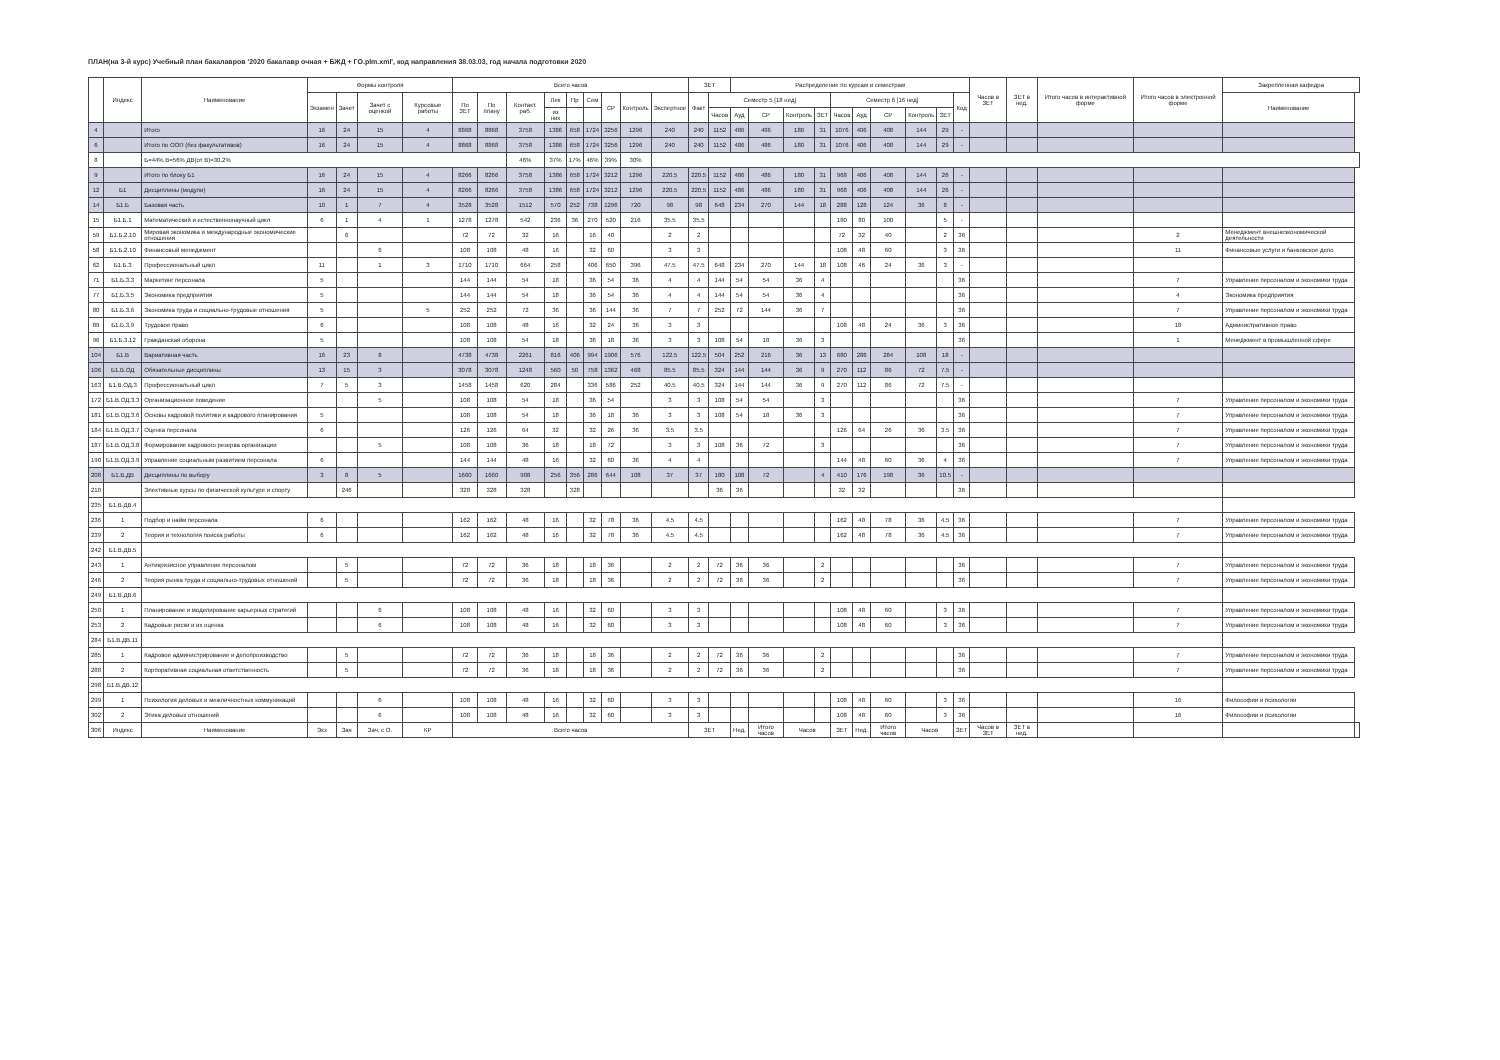ПЛАН(на 3-й курс) Учебный план бакалавров '2020 бакалавр очная + БЖД + ГО.plm.xml', код направления 38.03.03, год начала подготовки 2020
| | Индекс | Наименование | Формы контроля | | | | Всего часов | | | | | | | | | ЗЕТ | | Распределение по курсам и семестрам | | | | | | | | | | Часов в ЗЕТ | ЗЕТ в нед. | Итого часов в интерактивной форме | Итого часов в электронной форме | Закрепленная кафедра | |
| --- | --- | --- | --- | --- | --- | --- | --- | --- | --- | --- | --- | --- | --- | --- | --- | --- | --- | --- | --- | --- | --- | --- | --- | --- | --- | --- | --- | --- | --- | --- | --- | --- | --- |
| | | | Экзамен | Зачет | Зачет с оценкой | Курсовые работы | По ЗЕТ | По плану | Контакт. раб. | Лек | Пр | Сем | СР | Контроль | Экспертное | Факт | Семестр 5 [18 нед] | | | | | Семестр 6 [16 нед] | | | | | Код | | | | | Наименование | |
| | | | | | | | | | | из них | | | | | | | Часов | Ауд | СР | Контроль | ЗЕТ | Часов | Ауд | СР | Контроль | ЗЕТ | | | | | | | |
| 4 | | Итого | 16 | 24 | 15 | 4 | 8868 | 8868 | 3758 | 1386 | 658 | 1724 | 3256 | 1296 | 240 | 240 | 1152 | 486 | 486 | 180 | 31 | 1076 | 406 | 408 | 144 | 29 | - | | | | | | |
| 6 | | Итого по ООП (без факультативов) | 16 | 24 | 15 | 4 | 8868 | 8868 | 3758 | 1386 | 658 | 1724 | 3256 | 1296 | 240 | 240 | 1152 | 486 | 486 | 180 | 31 | 1076 | 406 | 408 | 144 | 29 | - | | | | | | |
| 8 | | Б=44% В=56% ДВ(от В)=30.2% | | | | | | | 46% | 37% | 17% | 46% | 39% | 30% | | | | | | | | | | | | | | | | | | | |
| 9 | | Итого по блоку Б1 | 16 | 24 | 15 | 4 | 8266 | 8266 | 3758 | 1386 | 658 | 1724 | 3212 | 1296 | 220.5 | 220.5 | 1152 | 486 | 486 | 180 | 31 | 968 | 406 | 408 | 144 | 26 | - | | | | | | |
| 12 | Б1 | Дисциплины (модули) | 16 | 24 | 15 | 4 | 8266 | 8266 | 3758 | 1386 | 658 | 1724 | 3212 | 1296 | 220.5 | 220.5 | 1152 | 486 | 486 | 180 | 31 | 968 | 406 | 408 | 144 | 26 | - | | | | | | |
| 14 | Б1.Б | Базовая часть | 10 | 1 | 7 | 4 | 3528 | 3528 | 1512 | 570 | 252 | 738 | 1296 | 720 | 98 | 98 | 648 | 234 | 270 | 144 | 18 | 288 | 128 | 124 | 36 | 8 | - | | | | | | |
| 15 | Б1.Б.1 | Математический и естественнонаучный цикл | 6 | 1 | 4 | 1 | 1278 | 1278 | 542 | 236 | 36 | 270 | 520 | 216 | 35.5 | 35.5 | | | | | | 180 | 80 | 100 | | 5 | - | | | | | | |
| 59 | Б1.Б.2.10 | Мировая экономика и международные экономические отношения | | 6 | | | 72 | 72 | 32 | 16 | | 16 | 40 | | 2 | 2 | | | | | | 72 | 32 | 40 | | 2 | 36 | | | | 2 | Менеджмент внешнеэкономической деятельности | |
| 58 | Б1.Б.2.10 | Финансовый менеджмент | | | 6 | | 108 | 108 | 48 | 16 | | 32 | 60 | | 3 | 3 | | | | | | 108 | 48 | 60 | | 3 | 36 | | | | 11 | Финансовые услуги и банковское дело | |
| 62 | Б1.Б.3 | Профессиональный цикл | 11 | | 1 | 3 | 1710 | 1710 | 664 | 258 | | 406 | 650 | 396 | 47.5 | 47.5 | 648 | 234 | 270 | 144 | 18 | 108 | 46 | 24 | 36 | 3 | - | | | | | | |
| 71 | Б1.Б.3.3 | Маркетинг персонала | 5 | | | | 144 | 144 | 54 | 18 | | 36 | 54 | 36 | 4 | 4 | 144 | 54 | 54 | 36 | 4 | | | | | | 36 | | | | 7 | Управление персоналом и экономики труда | |
| 77 | Б1.Б.3.5 | Экономика предприятия | 5 | | | | 144 | 144 | 54 | 18 | | 36 | 54 | 36 | 4 | 4 | 144 | 54 | 54 | 36 | 4 | | | | | | 36 | | | | 4 | Экономика предприятия | |
| 80 | Б1.Б.3.6 | Экономика труда и социально-трудовые отношения | 5 | | | 5 | 252 | 252 | 72 | 36 | | 36 | 144 | 36 | 7 | 7 | 252 | 72 | 144 | 36 | 7 | | | | | | 36 | | | | 7 | Управление персоналом и экономики труда | |
| 89 | Б1.Б.3.9 | Трудовое право | 6 | | | | 108 | 108 | 48 | 16 | | 32 | 24 | 36 | 3 | 3 | | | | | | 108 | 48 | 24 | 36 | 3 | 36 | | | | 18 | Административное право | |
| 96 | Б1.Б.3.12 | Гражданская оборона | 5 | | | | 108 | 108 | 54 | 18 | | 36 | 18 | 36 | 3 | 3 | 108 | 54 | 18 | 36 | 3 | | | | | | 36 | | | | 1 | Менеджмент в промышленной сфере | |
| 104 | Б1.В | Вариативная часть | 16 | 23 | 8 | | 4738 | 4738 | 2261 | 816 | 406 | 994 | 1906 | 576 | 122.5 | 122.5 | 504 | 252 | 216 | 36 | 13 | 680 | 288 | 284 | 108 | 18 | - | | | | | | |
| 106 | Б1.В.ОД | Обязательные дисциплины | 13 | 15 | 3 | | 3078 | 3078 | 1248 | 560 | 50 | 758 | 1362 | 468 | 85.5 | 85.5 | 324 | 144 | 144 | 36 | 9 | 270 | 112 | 86 | 72 | 7.5 | - | | | | | | |
| 163 | Б1.В.ОД.3 | Профессиональный цикл | 7 | 5 | 3 | | 1458 | 1458 | 620 | 284 | | 336 | 586 | 252 | 40.5 | 40.5 | 324 | 144 | 144 | 36 | 9 | 270 | 112 | 86 | 72 | 7.5 | - | | | | | | |
| 172 | Б1.В.ОД.3.3 | Организационное поведение | | | 5 | | 108 | 108 | 54 | 18 | | 36 | 54 | | 3 | 3 | 108 | 54 | 54 | | 3 | | | | | | 36 | | | | 7 | Управление персоналом и экономики труда | |
| 181 | Б1.В.ОД.3.6 | Основы кадровой политики и кадрового планирования | 5 | | | | 108 | 108 | 54 | 18 | | 36 | 18 | 36 | 3 | 3 | 108 | 54 | 18 | 36 | 3 | | | | | | 36 | | | | 7 | Управление персоналом и экономики труда | |
| 184 | Б1.В.ОД.3.7 | Оценка персонала | 6 | | | | 126 | 126 | 64 | 32 | | 32 | 26 | 36 | 3.5 | 3.5 | | | | | | 126 | 64 | 26 | 36 | 3.5 | 36 | | | | 7 | Управление персоналом и экономики труда | |
| 187 | Б1.В.ОД.3.8 | Формирование кадрового резерва организации | | | 5 | | 108 | 108 | 36 | 18 | | 18 | 72 | | 3 | 3 | 108 | 36 | 72 | | 3 | | | | | | 36 | | | | 7 | Управление персоналом и экономики труда | |
| 190 | Б1.В.ОД.3.9 | Управление социальным развитием персонала | 6 | | | | 144 | 144 | 48 | 16 | | 32 | 60 | 36 | 4 | 4 | | | | | | 144 | 48 | 60 | 36 | 4 | 36 | | | | 7 | Управление персоналом и экономики труда | |
| 208 | Б1.В.ДВ | Дисциплины по выбору | 3 | 8 | 5 | | 1660 | 1660 | 908 | 256 | 356 | 286 | 644 | 108 | 37 | 37 | 180 | 108 | 72 | | 4 | 410 | 176 | 198 | 36 | 10.5 | - | | | | | | |
| 210 | | Элективные курсы по физической культуре и спорту | | 246 | | | 328 | 328 | 328 | | 328 | | | | | | 36 | 36 | | | | 32 | 32 | | | | 36 | | | | | | |
| 235 | Б1.В.ДВ.4 | | | | | | | | | | | | | | | | | | | | | | | | | | | | | | | | |
| 236 | 1 | Подбор и найм персонала | 6 | | | | 162 | 162 | 48 | 16 | | 32 | 78 | 36 | 4.5 | 4.5 | | | | | | 162 | 48 | 78 | 36 | 4.5 | 36 | | | | 7 | Управление персоналом и экономики труда | |
| 239 | 2 | Теория и технология поиска работы | 6 | | | | 162 | 162 | 48 | 16 | | 32 | 78 | 36 | 4.5 | 4.5 | | | | | | 162 | 48 | 78 | 36 | 4.5 | 36 | | | | 7 | Управление персоналом и экономики труда | |
| 242 | Б1.В.ДВ.5 | | | | | | | | | | | | | | | | | | | | | | | | | | | | | | | | |
| 243 | 1 | Антикризисное управление персоналом | | 5 | | | 72 | 72 | 36 | 18 | | 18 | 36 | | 2 | 2 | 72 | 36 | 36 | | 2 | | | | | | 36 | | | | 7 | Управление персоналом и экономики труда | |
| 246 | 2 | Теория рынка труда и социально-трудовых отношений | | 5 | | | 72 | 72 | 36 | 18 | | 18 | 36 | | 2 | 2 | 72 | 36 | 36 | | 2 | | | | | | 36 | | | | 7 | Управление персоналом и экономики труда | |
| 249 | Б1.В.ДВ.6 | | | | | | | | | | | | | | | | | | | | | | | | | | | | | | | | |
| 250 | 1 | Планирование и моделирование карьерных стратегий | | | 6 | | 108 | 108 | 48 | 16 | | 32 | 60 | | 3 | 3 | | | | | | 108 | 48 | 60 | | 3 | 36 | | | | 7 | Управление персоналом и экономики труда | |
| 253 | 2 | Кадровые риски и их оценка | | | 6 | | 108 | 108 | 48 | 16 | | 32 | 60 | | 3 | 3 | | | | | | 108 | 48 | 60 | | 3 | 36 | | | | 7 | Управление персоналом и экономики труда | |
| 284 | Б1.В.ДВ.11 | | | | | | | | | | | | | | | | | | | | | | | | | | | | | | | | |
| 285 | 1 | Кадровое администрирование и делопроизводство | | 5 | | | 72 | 72 | 36 | 18 | | 18 | 36 | | 2 | 2 | 72 | 36 | 36 | | 2 | | | | | | 36 | | | | 7 | Управление персоналом и экономики труда | |
| 288 | 2 | Корпоративная социальная ответственность | | 5 | | | 72 | 72 | 36 | 18 | | 18 | 36 | | 2 | 2 | 72 | 36 | 36 | | 2 | | | | | | 36 | | | | 7 | Управление персоналом и экономики труда | |
| 298 | Б1.В.ДВ.12 | | | | | | | | | | | | | | | | | | | | | | | | | | | | | | | | |
| 299 | 1 | Психология деловых и межличностных коммуникаций | | | 6 | | 108 | 108 | 48 | 16 | | 32 | 60 | | 3 | 3 | | | | | | 108 | 48 | 60 | | 3 | 36 | | | | 16 | Философии и психологии | |
| 302 | 2 | Этика деловых отношений | | | 6 | | 108 | 108 | 48 | 16 | | 32 | 60 | | 3 | 3 | | | | | | 108 | 48 | 60 | | 3 | 36 | | | | 16 | Философии и психологии | |
| 306 | Индекс | Наименование | Экз | Зач | Зач. с О. | КР | Всего часов | | | | | | | | | ЗЕТ | | Нед. | Итого часов | Часов | | ЗЕТ | Нед. | Итого часов | Часов | | ЗЕТ | Часов в ЗЕТ | ЗЕТ в нед. | | | | |